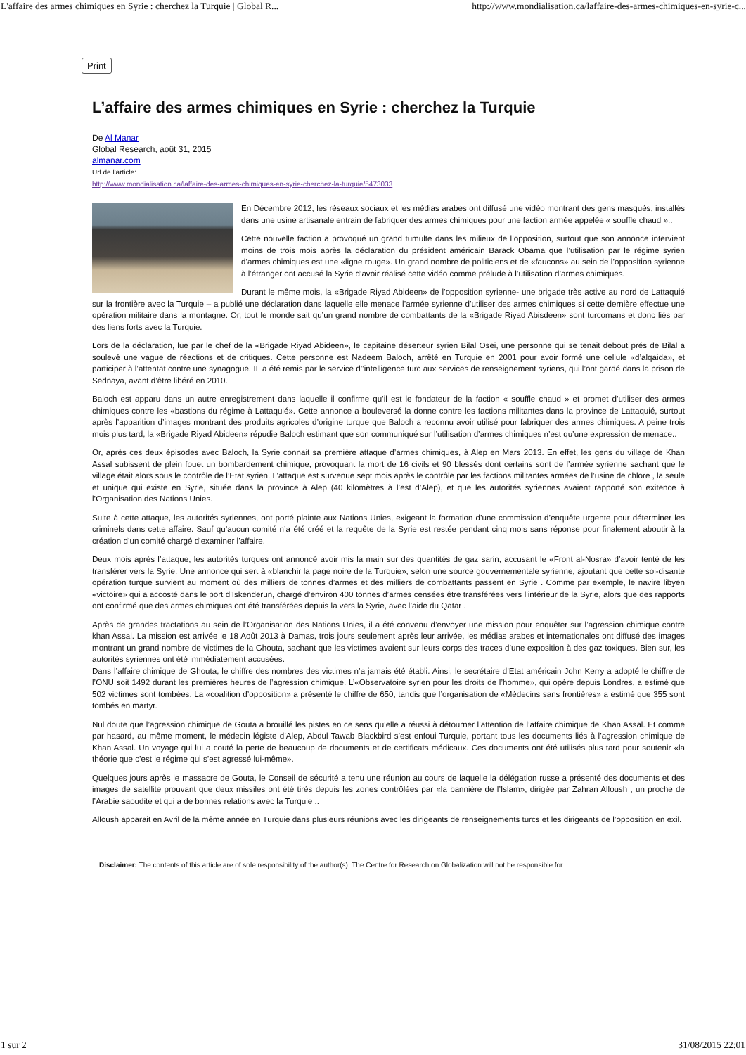L'affaire des armes chimiques en Syrie : cherchez la Turquie | Global R... http://www.mondialisation.ca/laffaire-des-armes-chimiques-en-syrie-c...
Print
L’affaire des armes chimiques en Syrie : cherchez la Turquie
De Al Manar
Global Research, août 31, 2015
almanar.com
Url de l'article:
http://www.mondialisation.ca/laffaire-des-armes-chimiques-en-syrie-cherchez-la-turquie/5473033
En Décembre 2012, les réseaux sociaux et les médias arabes ont diffusé une vidéo montrant des gens masqués, installés dans une usine artisanale entrain de fabriquer des armes chimiques pour une faction armée appelée « souffle chaud »..
Cette nouvelle faction a provoqué un grand tumulte dans les milieux de l’opposition, surtout que son annonce intervient moins de trois mois après la déclaration du président américain Barack Obama que l’utilisation par le régime syrien d’armes chimiques est une «ligne rouge». Un grand nombre de politiciens et de «faucons» au sein de l’opposition syrienne à l’étranger ont accusé la Syrie d’avoir réalisé cette vidéo comme prélude à l’utilisation d’armes chimiques.
Durant le même mois, la «Brigade Riyad Abideen» de l’opposition syrienne- une brigade très active au nord de Lattaquié sur la frontière avec la Turquie – a publié une déclaration dans laquelle elle menace l’armée syrienne d’utiliser des armes chimiques si cette dernière effectue une opération militaire dans la montagne. Or, tout le monde sait qu’un grand nombre de combattants de la «Brigade Riyad Abisdeen» sont turcomans et donc liés par des liens forts avec la Turquie.
Lors de la déclaration, lue par le chef de la «Brigade Riyad Abideen», le capitaine déserteur syrien Bilal Osei, une personne qui se tenait debout prés de Bilal a soulevé une vague de réactions et de critiques. Cette personne est Nadeem Baloch, arrêté en Turquie en 2001 pour avoir formé une cellule «d’alqaida», et participer à l’attentat contre une synagogue. IL a été remis par le service d’’intelligence turc aux services de renseignement syriens, qui l’ont gardé dans la prison de Sednaya, avant d’être libéré en 2010.
Baloch est apparu dans un autre enregistrement dans laquelle il confirme qu’il est le fondateur de la faction « souffle chaud » et promet d’utiliser des armes chimiques contre les «bastions du régime à Lattaquié». Cette annonce a bouleversé la donne contre les factions militantes dans la province de Lattaquié, surtout après l’apparition d’images montrant des produits agricoles d’origine turque que Baloch a reconnu avoir utilisé pour fabriquer des armes chimiques. A peine trois mois plus tard, la «Brigade Riyad Abideen» répudie Baloch estimant que son communiqué sur l’utilisation d’armes chimiques n’est qu’une expression de menace..
Or, après ces deux épisodes avec Baloch, la Syrie connait sa première attaque d’armes chimiques, à Alep en Mars 2013. En effet, les gens du village de Khan Assal subissent de plein fouet un bombardement chimique, provoquant la mort de 16 civils et 90 blessés dont certains sont de l’armée syrienne sachant que le village était alors sous le contrôle de l’Etat syrien. L’attaque est survenue sept mois après le contrôle par les factions militantes armées de l’usine de chlore , la seule et unique qui existe en Syrie, située dans la province à Alep (40 kilomètres à l’est d’Alep), et que les autorités syriennes avaient rapporté son exitence à l’Organisation des Nations Unies.
Suite à cette attaque, les autorités syriennes, ont porté plainte aux Nations Unies, exigeant la formation d’une commission d’enquête urgente pour déterminer les criminels dans cette affaire. Sauf qu’aucun comité n’a été créé et la requête de la Syrie est restée pendant cinq mois sans réponse pour finalement aboutir à la création d’un comité chargé d’examiner l’affaire.
Deux mois après l’attaque, les autorités turques ont annoncé avoir mis la main sur des quantités de gaz sarin, accusant le «Front al-Nosra» d’avoir tenté de les transférer vers la Syrie. Une annonce qui sert à «blanchir la page noire de la Turquie», selon une source gouvernementale syrienne, ajoutant que cette soi-disante opération turque survient au moment où des milliers de tonnes d’armes et des milliers de combattants passent en Syrie . Comme par exemple, le navire libyen «victoire» qui a accosté dans le port d’Iskenderun, chargé d’environ 400 tonnes d’armes censées être transférées vers l’intérieur de la Syrie, alors que des rapports ont confirmé que des armes chimiques ont été transférées depuis la vers la Syrie, avec l’aide du Qatar .
Après de grandes tractations au sein de l’Organisation des Nations Unies, il a été convenu d’envoyer une mission pour enquêter sur l’agression chimique contre khan Assal. La mission est arrivée le 18 Août 2013 à Damas, trois jours seulement après leur arrivée, les médias arabes et internationales ont diffusé des images montrant un grand nombre de victimes de la Ghouta, sachant que les victimes avaient sur leurs corps des traces d’une exposition à des gaz toxiques. Bien sur, les autorités syriennes ont été immédiatement accusées.
Dans l’affaire chimique de Ghouta, le chiffre des nombres des victimes n’a jamais été établi. Ainsi, le secrétaire d’Etat américain John Kerry a adopté le chiffre de l’ONU soit 1492 durant les premières heures de l’agression chimique. L’«Observatoire syrien pour les droits de l’homme», qui opère depuis Londres, a estimé que 502 victimes sont tombées. La «coalition d’opposition» a présenté le chiffre de 650, tandis que l’organisation de «Médecins sans frontières» a estimé que 355 sont tombés en martyr.
Nul doute que l’agression chimique de Gouta a brouillé les pistes en ce sens qu’elle a réussi à détourner l’attention de l’affaire chimique de Khan Assal. Et comme par hasard, au même moment, le médecin légiste d’Alep, Abdul Tawab Blackbird s’est enfoui Turquie, portant tous les documents liés à l’agression chimique de Khan Assal. Un voyage qui lui a couté la perte de beaucoup de documents et de certificats médicaux. Ces documents ont été utilisés plus tard pour soutenir «la théorie que c’est le régime qui s’est agressé lui-même».
Quelques jours après le massacre de Gouta, le Conseil de sécurité a tenu une réunion au cours de laquelle la délégation russe a présenté des documents et des images de satellite prouvant que deux missiles ont été tirés depuis les zones contrôlées par «la bannière de l’Islam», dirigée par Zahran Alloush , un proche de l’Arabie saoudite et qui a de bonnes relations avec la Turquie ..
Alloush apparait en Avril de la même année en Turquie dans plusieurs réunions avec les dirigeants de renseignements turcs et les dirigeants de l’opposition en exil.
Disclaimer: The contents of this article are of sole responsibility of the author(s). The Centre for Research on Globalization will not be responsible for
1 sur 2 31/08/2015 22:01